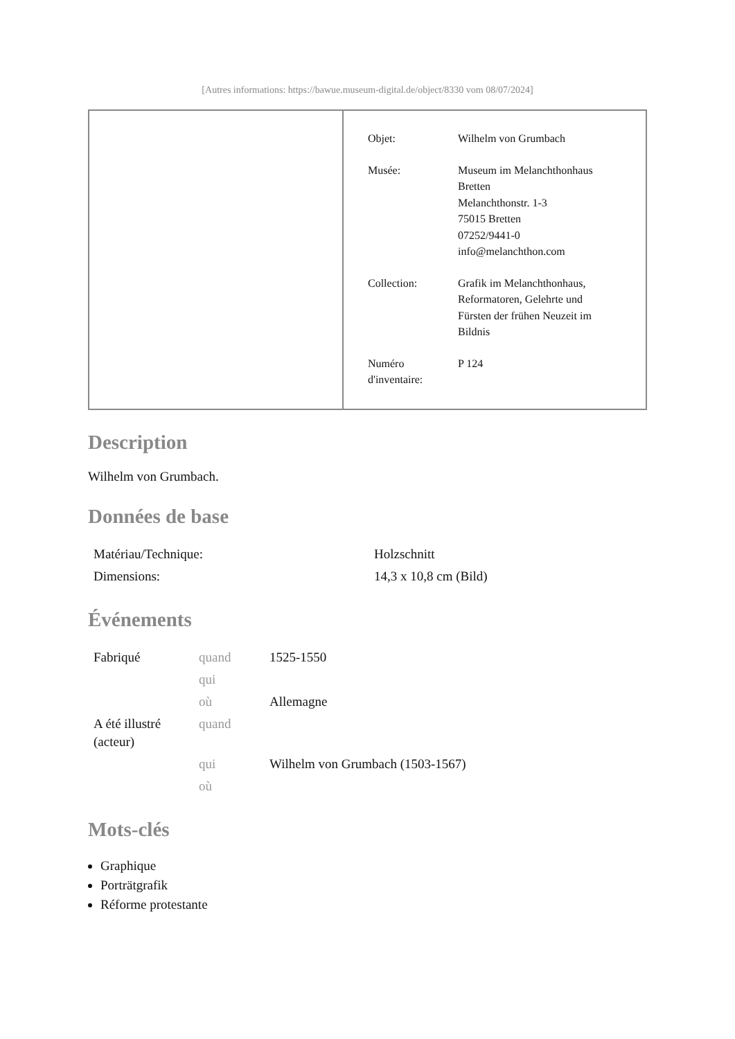[Autres informations: https://bawue.museum-digital.de/object/8330 vom 08/07/2024]
| Objet: | Wilhelm von Grumbach |
| Musée: | Museum im Melanchthonhaus Bretten Melanchthonstr. 1-3 75015 Bretten 07252/9441-0 info@melanchthon.com |
| Collection: | Grafik im Melanchthonhaus, Reformatoren, Gelehrte und Fürsten der frühen Neuzeit im Bildnis |
| Numéro d'inventaire: | P 124 |
Description
Wilhelm von Grumbach.
Données de base
| Matériau/Technique: | Holzschnitt |
| Dimensions: | 14,3 x 10,8 cm (Bild) |
Événements
| Fabriqué | quand | 1525-1550 |
| | qui | |
| | où | Allemagne |
| A été illustré (acteur) | quand | |
| | qui | Wilhelm von Grumbach (1503-1567) |
| | où | |
Mots-clés
Graphique
Porträtgrafik
Réforme protestante